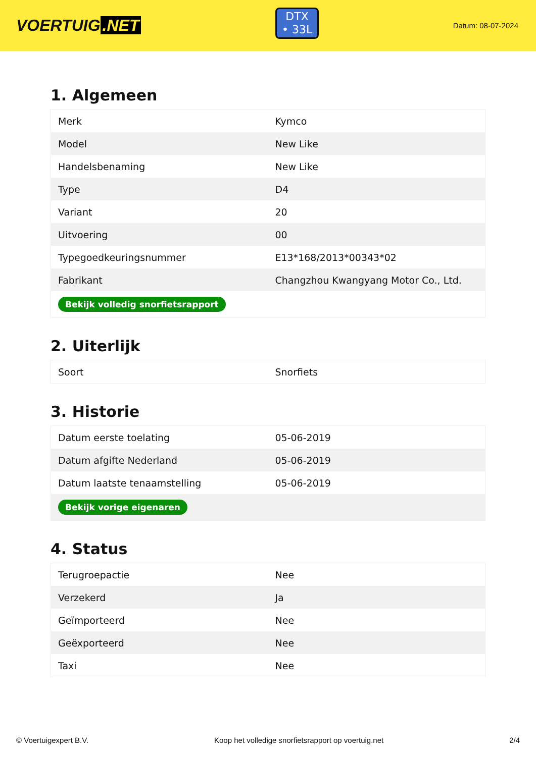VOERTUIG.NET
DTX
• 33L
Datum: 08-07-2024
1. Algemeen
| Merk | Kymco |
| Model | New Like |
| Handelsbenaming | New Like |
| Type | D4 |
| Variant | 20 |
| Uitvoering | 00 |
| Typegoedkeuringsnummer | E13*168/2013*00343*02 |
| Fabrikant | Changzhou Kwangyang Motor Co., Ltd. |
| Bekijk volledig snorfietsrapport | |
2. Uiterlijk
| Soort | Snorfiets |
3. Historie
| Datum eerste toelating | 05-06-2019 |
| Datum afgifte Nederland | 05-06-2019 |
| Datum laatste tenaamstelling | 05-06-2019 |
| Bekijk vorige eigenaren | |
4. Status
| Terugroepactie | Nee |
| Verzekerd | Ja |
| Geïmporteerd | Nee |
| Geëxporteerd | Nee |
| Taxi | Nee |
© Voertuigexpert B.V. Koop het volledige snorfietsrapport op voertuig.net 2/4